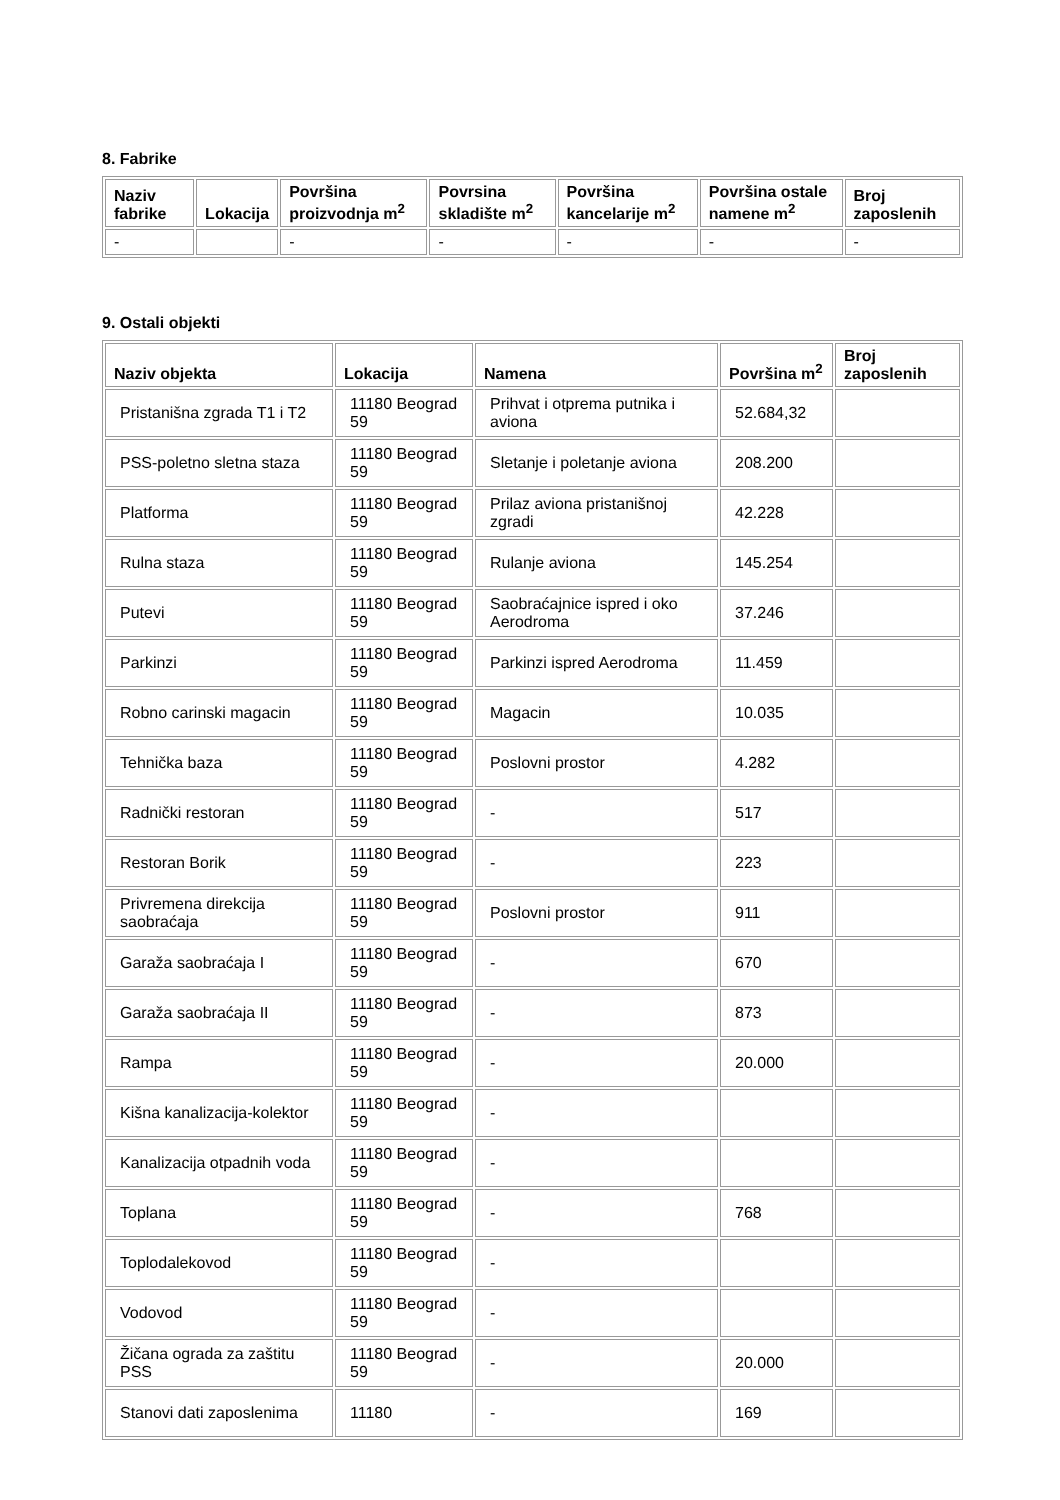8. Fabrike
| Naziv fabrike | Lokacija | Površina proizvodnja m<sup>2</sup> | Povrsina skladište m<sup>2</sup> | Površina kancelarije m<sup>2</sup> | Površina ostale namene m<sup>2</sup> | Broj zaposlenih |
| --- | --- | --- | --- | --- | --- | --- |
| - | | - | - | - | - | - |
9. Ostali objekti
| Naziv objekta | Lokacija | Namena | Površina m<sup>2</sup> | Broj zaposlenih |
| --- | --- | --- | --- | --- |
| Pristanišna zgrada T1 i T2 | 11180 Beograd 59 | Prihvat i otprema putnika i aviona | 52.684,32 | |
| PSS-poletno sletna staza | 11180 Beograd 59 | Sletanje i poletanje aviona | 208.200 | |
| Platforma | 11180 Beograd 59 | Prilaz aviona pristanišnoj zgradi | 42.228 | |
| Rulna staza | 11180 Beograd 59 | Rulanje aviona | 145.254 | |
| Putevi | 11180 Beograd 59 | Saobraćajnice ispred i oko Aerodroma | 37.246 | |
| Parkinzi | 11180 Beograd 59 | Parkinzi ispred Aerodroma | 11.459 | |
| Robno carinski magacin | 11180 Beograd 59 | Magacin | 10.035 | |
| Tehnička baza | 11180 Beograd 59 | Poslovni prostor | 4.282 | |
| Radnički restoran | 11180 Beograd 59 | - | 517 | |
| Restoran Borik | 11180 Beograd 59 | - | 223 | |
| Privremena direkcija saobraćaja | 11180 Beograd 59 | Poslovni prostor | 911 | |
| Garaža saobraćaja I | 11180 Beograd 59 | - | 670 | |
| Garaža saobraćaja II | 11180 Beograd 59 | - | 873 | |
| Rampa | 11180 Beograd 59 | - | 20.000 | |
| Kišna kanalizacija-kolektor | 11180 Beograd 59 | - | | |
| Kanalizacija otpadnih voda | 11180 Beograd 59 | - | | |
| Toplana | 11180 Beograd 59 | - | 768 | |
| Toplodalekovod | 11180 Beograd 59 | - | | |
| Vodovod | 11180 Beograd 59 | - | | |
| Žičana ograda za zaštitu PSS | 11180 Beograd 59 | - | 20.000 | |
| Stanovi dati zaposlenima | 11180 | - | 169 | |